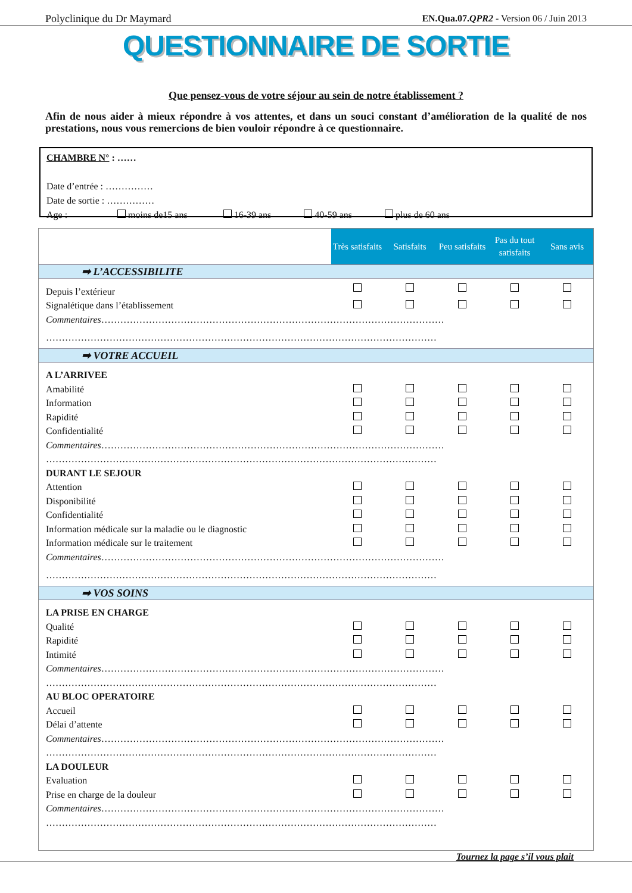Polyclinique du Dr Maymard EN.Qua.07.QPR2 - Version 06 / Juin 2013
QUESTIONNAIRE DE SORTIE
Que pensez-vous de votre séjour au sein de notre établissement ?
Afin de nous aider à mieux répondre à vos attentes, et dans un souci constant d’amélioration de la qualité de nos prestations, nous vous remercions de bien vouloir répondre à ce questionnaire.
CHAMBRE N° : ……
Date d’entrée : ……………
Date de sortie : ……………
Age : moins de15 ans 16-39 ans 40-59 ans plus de 60 ans
| | Très satisfaits | Satisfaits | Peu satisfaits | Pas du tout satisfaits | Sans avis |
| ➡ L’ACCESSIBILITE | | | | | |
| Depuis l’extérieur | | | | | |
| Signalétique dans l’établissement | | | | | |
| Commentaires ……………………………………………………………………………………………… | | | | | |
| …………………………………………………………………………………………………………… | | | | | |
| ➡ VOTRE ACCUEIL | | | | | |
| A L’ARRIVEE | | | | | |
| Amabilité | | | | | |
| Information | | | | | |
| Rapidité | | | | | |
| Confidentialité | | | | | |
| Commentaires ……………………………………………………………………………………………… | | | | | |
| …………………………………………………………………………………………………………… | | | | | |
| DURANT LE SEJOUR | | | | | |
| Attention | | | | | |
| Disponibilité | | | | | |
| Confidentialité | | | | | |
| Information médicale sur la maladie ou le diagnostic | | | | | |
| Information médicale sur le traitement | | | | | |
| Commentaires ……………………………………………………………………………………………… | | | | | |
| …………………………………………………………………………………………………………… | | | | | |
| ➡ VOS SOINS | | | | | |
| LA PRISE EN CHARGE | | | | | |
| Qualité | | | | | |
| Rapidité | | | | | |
| Intimité | | | | | |
| Commentaires ……………………………………………………………………………………………… | | | | | |
| …………………………………………………………………………………………………………… | | | | | |
| AU BLOC OPERATOIRE | | | | | |
| Accueil | | | | | |
| Délai d’attente | | | | | |
| Commentaires ……………………………………………………………………………………………… | | | | | |
| …………………………………………………………………………………………………………… | | | | | |
| LA DOULEUR | | | | | |
| Evaluation | | | | | |
| Prise en charge de la douleur | | | | | |
| Commentaires ……………………………………………………………………………………………… | | | | | |
| …………………………………………………………………………………………………………… | | | | | |
Tournez la page s’il vous plait